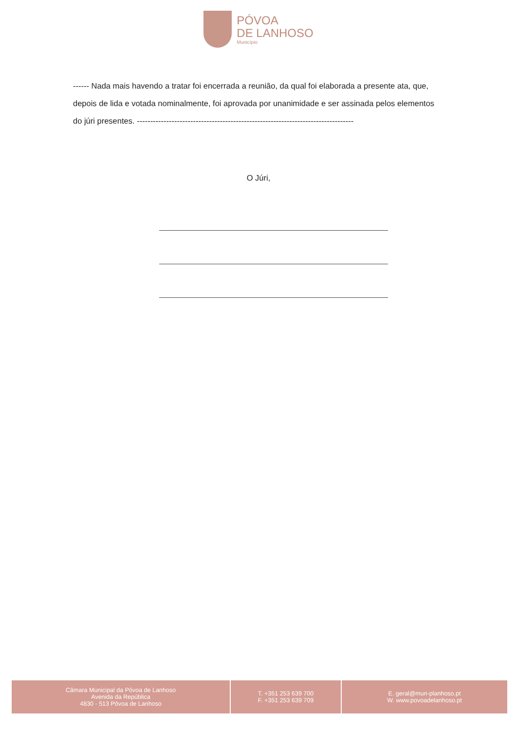PÓVOA
DE LANHOSO
Município
------ Nada mais havendo a tratar foi encerrada a reunião, da qual foi elaborada a presente ata, que, depois de lida e votada nominalmente, foi aprovada por unanimidade e ser assinada pelos elementos do júri presentes. ---------------------------------------------------------------------------------
O Júri,
Câmara Municipal da Póvoa de Lanhoso
Avenida da República
4830 - 513 Póvoa de Lanhoso
T. +351 253 639 700
F. +351 253 639 709
E. geral@mun-planhoso.pt
W. www.povoadelanhoso.pt